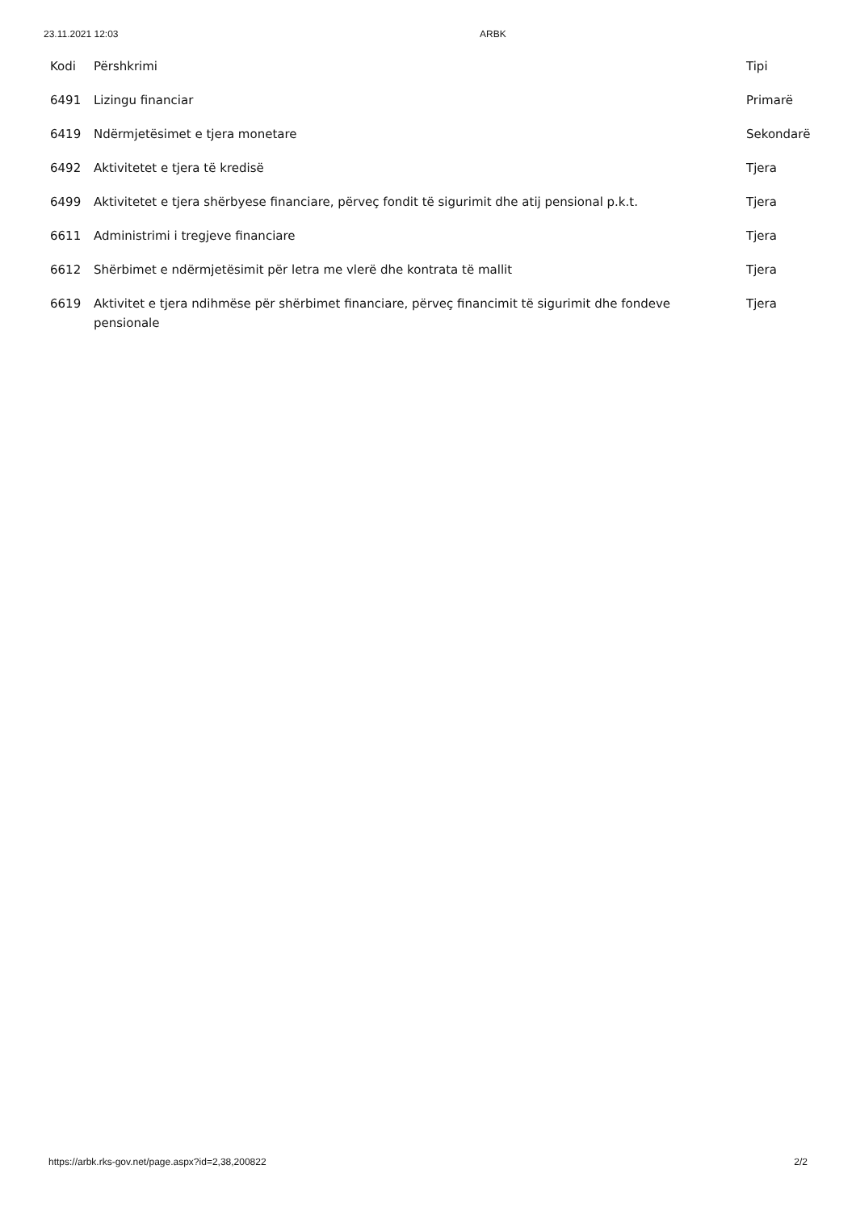23.11.2021 12:03 ARBK
| Kodi | Përshkrimi | Tipi |
| --- | --- | --- |
| 6491 | Lizingu financiar | Primarë |
| 6419 | Ndërmjetësimet e tjera monetare | Sekondarë |
| 6492 | Aktivitetet e tjera të kredisë | Tjera |
| 6499 | Aktivitetet e tjera shërbyese financiare, përveç fondit të sigurimit dhe atij pensional p.k.t. | Tjera |
| 6611 | Administrimi i tregjeve financiare | Tjera |
| 6612 | Shërbimet e ndërmjetësimit për letra me vlerë dhe kontrata të mallit | Tjera |
| 6619 | Aktivitet e tjera ndihmëse për shërbimet financiare, përveç financimit të sigurimit dhe fondeve pensionale | Tjera |
https://arbk.rks-gov.net/page.aspx?id=2,38,200822 2/2